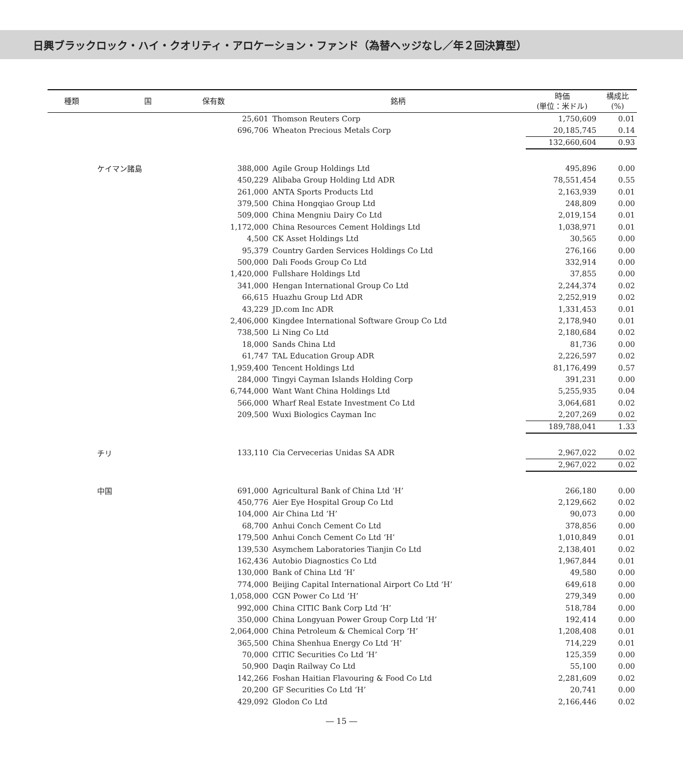日興ブラックロック・ハイ・クオリティ・アロケーション・ファンド（為替ヘッジなし／年２回決算型）
| 種類 | 国 | 保有数 | 銘柄 | 時価 (単位：米ドル) | 構成比 (%) |
| --- | --- | --- | --- | --- | --- |
| | | 25,601 | Thomson Reuters Corp | 1,750,609 | 0.01 |
| | | 696,706 | Wheaton Precious Metals Corp | 20,185,745 | 0.14 |
| | | | | 132,660,604 | 0.93 |
| | ケイマン諸島 | 388,000 | Agile Group Holdings Ltd | 495,896 | 0.00 |
| | | 450,229 | Alibaba Group Holding Ltd ADR | 78,551,454 | 0.55 |
| | | 261,000 | ANTA Sports Products Ltd | 2,163,939 | 0.01 |
| | | 379,500 | China Hongqiao Group Ltd | 248,809 | 0.00 |
| | | 509,000 | China Mengniu Dairy Co Ltd | 2,019,154 | 0.01 |
| | | 1,172,000 | China Resources Cement Holdings Ltd | 1,038,971 | 0.01 |
| | | 4,500 | CK Asset Holdings Ltd | 30,565 | 0.00 |
| | | 95,379 | Country Garden Services Holdings Co Ltd | 276,166 | 0.00 |
| | | 500,000 | Dali Foods Group Co Ltd | 332,914 | 0.00 |
| | | 1,420,000 | Fullshare Holdings Ltd | 37,855 | 0.00 |
| | | 341,000 | Hengan International Group Co Ltd | 2,244,374 | 0.02 |
| | | 66,615 | Huazhu Group Ltd ADR | 2,252,919 | 0.02 |
| | | 43,229 | JD.com Inc ADR | 1,331,453 | 0.01 |
| | | 2,406,000 | Kingdee International Software Group Co Ltd | 2,178,940 | 0.01 |
| | | 738,500 | Li Ning Co Ltd | 2,180,684 | 0.02 |
| | | 18,000 | Sands China Ltd | 81,736 | 0.00 |
| | | 61,747 | TAL Education Group ADR | 2,226,597 | 0.02 |
| | | 1,959,400 | Tencent Holdings Ltd | 81,176,499 | 0.57 |
| | | 284,000 | Tingyi Cayman Islands Holding Corp | 391,231 | 0.00 |
| | | 6,744,000 | Want Want China Holdings Ltd | 5,255,935 | 0.04 |
| | | 566,000 | Wharf Real Estate Investment Co Ltd | 3,064,681 | 0.02 |
| | | 209,500 | Wuxi Biologics Cayman Inc | 2,207,269 | 0.02 |
| | | | | 189,788,041 | 1.33 |
| | チリ | 133,110 | Cia Cervecerias Unidas SA ADR | 2,967,022 | 0.02 |
| | | | | 2,967,022 | 0.02 |
| | 中国 | 691,000 | Agricultural Bank of China Ltd ‘H’ | 266,180 | 0.00 |
| | | 450,776 | Aier Eye Hospital Group Co Ltd | 2,129,662 | 0.02 |
| | | 104,000 | Air China Ltd ‘H’ | 90,073 | 0.00 |
| | | 68,700 | Anhui Conch Cement Co Ltd | 378,856 | 0.00 |
| | | 179,500 | Anhui Conch Cement Co Ltd ‘H’ | 1,010,849 | 0.01 |
| | | 139,530 | Asymchem Laboratories Tianjin Co Ltd | 2,138,401 | 0.02 |
| | | 162,436 | Autobio Diagnostics Co Ltd | 1,967,844 | 0.01 |
| | | 130,000 | Bank of China Ltd ‘H’ | 49,580 | 0.00 |
| | | 774,000 | Beijing Capital International Airport Co Ltd ‘H’ | 649,618 | 0.00 |
| | | 1,058,000 | CGN Power Co Ltd ‘H’ | 279,349 | 0.00 |
| | | 992,000 | China CITIC Bank Corp Ltd ‘H’ | 518,784 | 0.00 |
| | | 350,000 | China Longyuan Power Group Corp Ltd ‘H’ | 192,414 | 0.00 |
| | | 2,064,000 | China Petroleum & Chemical Corp ‘H’ | 1,208,408 | 0.01 |
| | | 365,500 | China Shenhua Energy Co Ltd ‘H’ | 714,229 | 0.01 |
| | | 70,000 | CITIC Securities Co Ltd ‘H’ | 125,359 | 0.00 |
| | | 50,900 | Daqin Railway Co Ltd | 55,100 | 0.00 |
| | | 142,266 | Foshan Haitian Flavouring & Food Co Ltd | 2,281,609 | 0.02 |
| | | 20,200 | GF Securities Co Ltd ‘H’ | 20,741 | 0.00 |
| | | 429,092 | Glodon Co Ltd | 2,166,446 | 0.02 |
― 15 ―